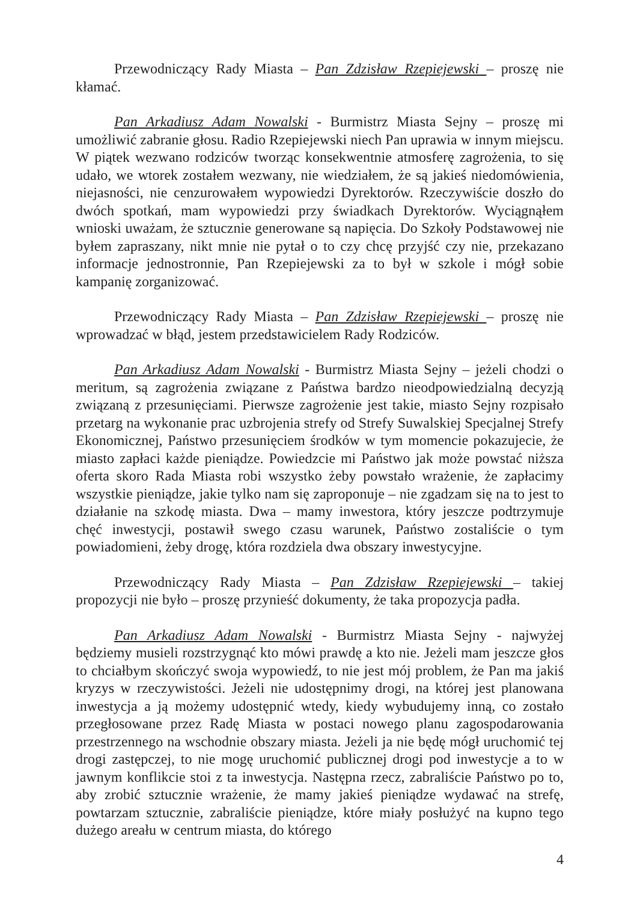Przewodniczący Rady Miasta – Pan Zdzisław Rzepiejewski – proszę nie kłamać.
Pan Arkadiusz Adam Nowalski - Burmistrz Miasta Sejny – proszę mi umożliwić zabranie głosu. Radio Rzepiejewski niech Pan uprawia w innym miejscu. W piątek wezwano rodziców tworząc konsekwentnie atmosferę zagrożenia, to się udało, we wtorek zostałem wezwany, nie wiedziałem, że są jakieś niedomówienia, niejasności, nie cenzurowałem wypowiedzi Dyrektorów. Rzeczywiście doszło do dwóch spotkań, mam wypowiedzi przy świadkach Dyrektorów. Wyciągnąłem wnioski uważam, że sztucznie generowane są napięcia. Do Szkoły Podstawowej nie byłem zapraszany, nikt mnie nie pytał o to czy chcę przyjść czy nie, przekazano informacje jednostronnie, Pan Rzepiejewski za to był w szkole i mógł sobie kampanię zorganizować.
Przewodniczący Rady Miasta – Pan Zdzisław Rzepiejewski – proszę nie wprowadzać w błąd, jestem przedstawicielem Rady Rodziców.
Pan Arkadiusz Adam Nowalski - Burmistrz Miasta Sejny – jeżeli chodzi o meritum, są zagrożenia związane z Państwa bardzo nieodpowiedzialną decyzją związaną z przesunięciami. Pierwsze zagrożenie jest takie, miasto Sejny rozpisało przetarg na wykonanie prac uzbrojenia strefy od Strefy Suwalskiej Specjalnej Strefy Ekonomicznej, Państwo przesunięciem środków w tym momencie pokazujecie, że miasto zapłaci każde pieniądze. Powiedzcie mi Państwo jak może powstać niższa oferta skoro Rada Miasta robi wszystko żeby powstało wrażenie, że zapłacimy wszystkie pieniądze, jakie tylko nam się zaproponuje – nie zgadzam się na to jest to działanie na szkodę miasta. Dwa – mamy inwestora, który jeszcze podtrzymuje chęć inwestycji, postawił swego czasu warunek, Państwo zostaliście o tym powiadomieni, żeby drogę, która rozdziela dwa obszary inwestycyjne.
Przewodniczący Rady Miasta – Pan Zdzisław Rzepiejewski – takiej propozycji nie było – proszę przynieść dokumenty, że taka propozycja padła.
Pan Arkadiusz Adam Nowalski - Burmistrz Miasta Sejny - najwyżej będziemy musieli rozstrzygnąć kto mówi prawdę a kto nie. Jeżeli mam jeszcze głos to chciałbym skończyć swoja wypowiedź, to nie jest mój problem, że Pan ma jakiś kryzys w rzeczywistości. Jeżeli nie udostępnimy drogi, na której jest planowana inwestycja a ją możemy udostępnić wtedy, kiedy wybudujemy inną, co zostało przegłosowane przez Radę Miasta w postaci nowego planu zagospodarowania przestrzennego na wschodnie obszary miasta. Jeżeli ja nie będę mógł uruchomić tej drogi zastępczej, to nie mogę uruchomić publicznej drogi pod inwestycje a to w jawnym konflikcie stoi z ta inwestycja. Następna rzecz, zabraliście Państwo po to, aby zrobić sztucznie wrażenie, że mamy jakieś pieniądze wydawać na strefę, powtarzam sztucznie, zabraliście pieniądze, które miały posłużyć na kupno tego dużego areału w centrum miasta, do którego
4